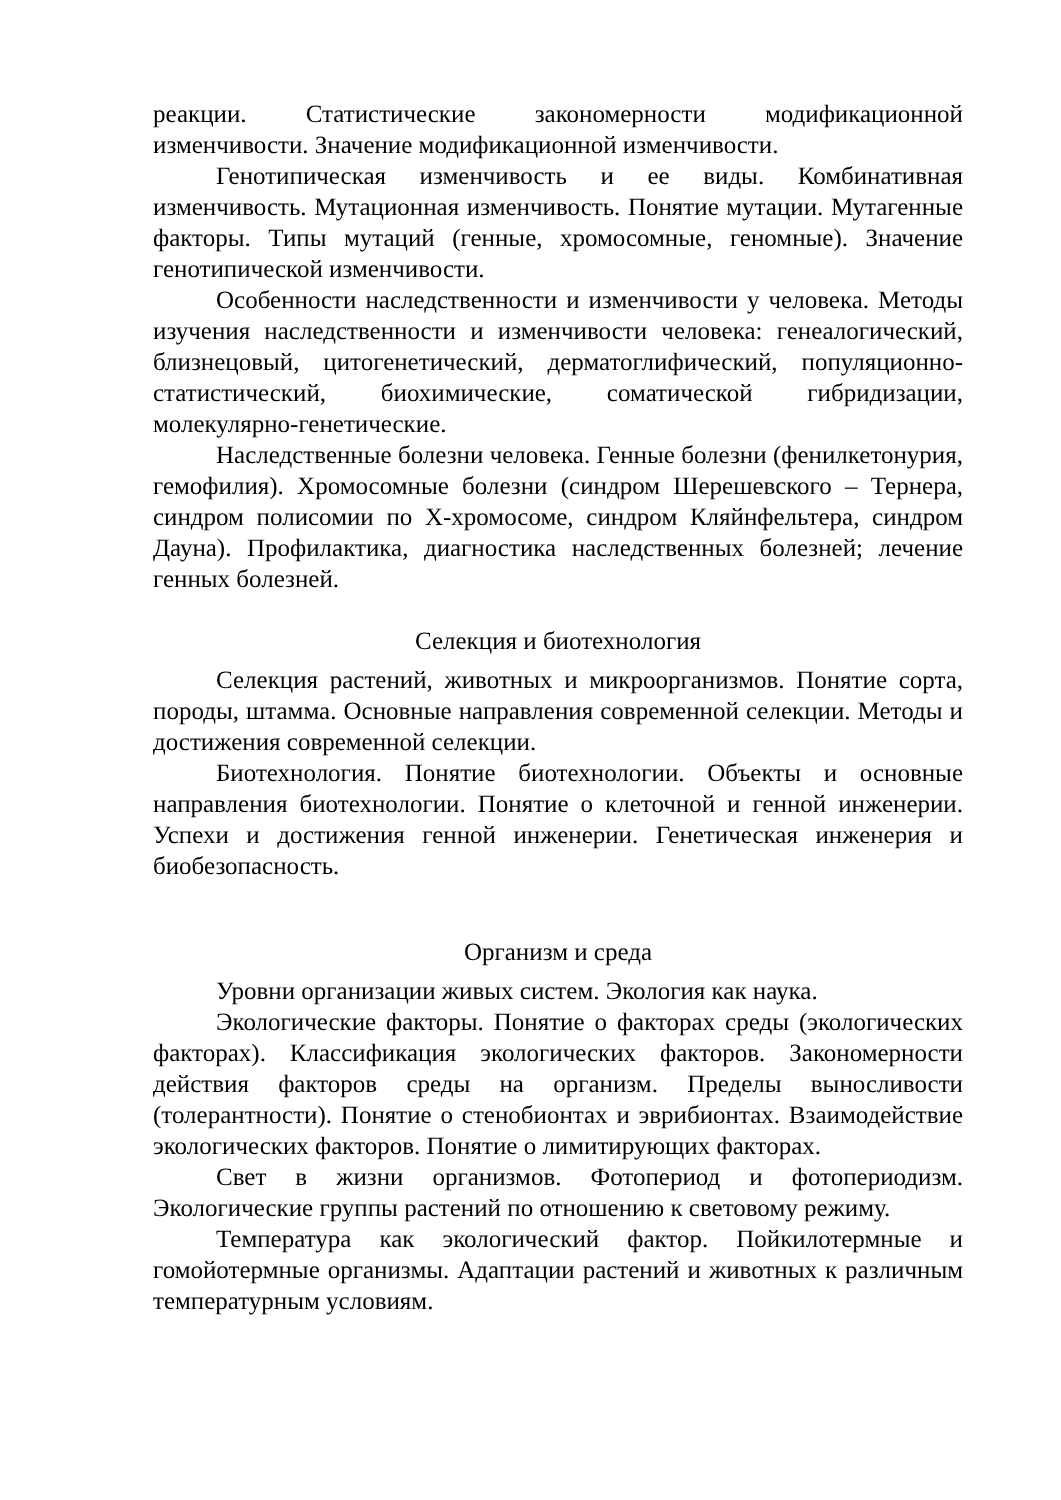реакции. Статистические закономерности модификационной изменчивости. Значение модификационной изменчивости.
Генотипическая изменчивость и ее виды. Комбинативная изменчивость. Мутационная изменчивость. Понятие мутации. Мутагенные факторы. Типы мутаций (генные, хромосомные, геномные). Значение генотипической изменчивости.
Особенности наследственности и изменчивости у человека. Методы изучения наследственности и изменчивости человека: генеалогический, близнецовый, цитогенетический, дерматоглифический, популяционно-статистический, биохимические, соматической гибридизации, молекулярно-генетические.
Наследственные болезни человека. Генные болезни (фенилкетонурия, гемофилия). Хромосомные болезни (синдром Шерешевского – Тернера, синдром полисомии по X-хромосоме, синдром Кляйнфельтера, синдром Дауна). Профилактика, диагностика наследственных болезней; лечение генных болезней.
Селекция и биотехнология
Селекция растений, животных и микроорганизмов. Понятие сорта, породы, штамма. Основные направления современной селекции. Методы и достижения современной селекции.
Биотехнология. Понятие биотехнологии. Объекты и основные направления биотехнологии. Понятие о клеточной и генной инженерии. Успехи и достижения генной инженерии. Генетическая инженерия и биобезопасность.
Организм и среда
Уровни организации живых систем. Экология как наука.
Экологические факторы. Понятие о факторах среды (экологических факторах). Классификация экологических факторов. Закономерности действия факторов среды на организм. Пределы выносливости (толерантности). Понятие о стенобионтах и эврибионтах. Взаимодействие экологических факторов. Понятие о лимитирующих факторах.
Свет в жизни организмов. Фотопериод и фотопериодизм. Экологические группы растений по отношению к световому режиму.
Температура как экологический фактор. Пойкилотермные и гомойотермные организмы. Адаптации растений и животных к различным температурным условиям.